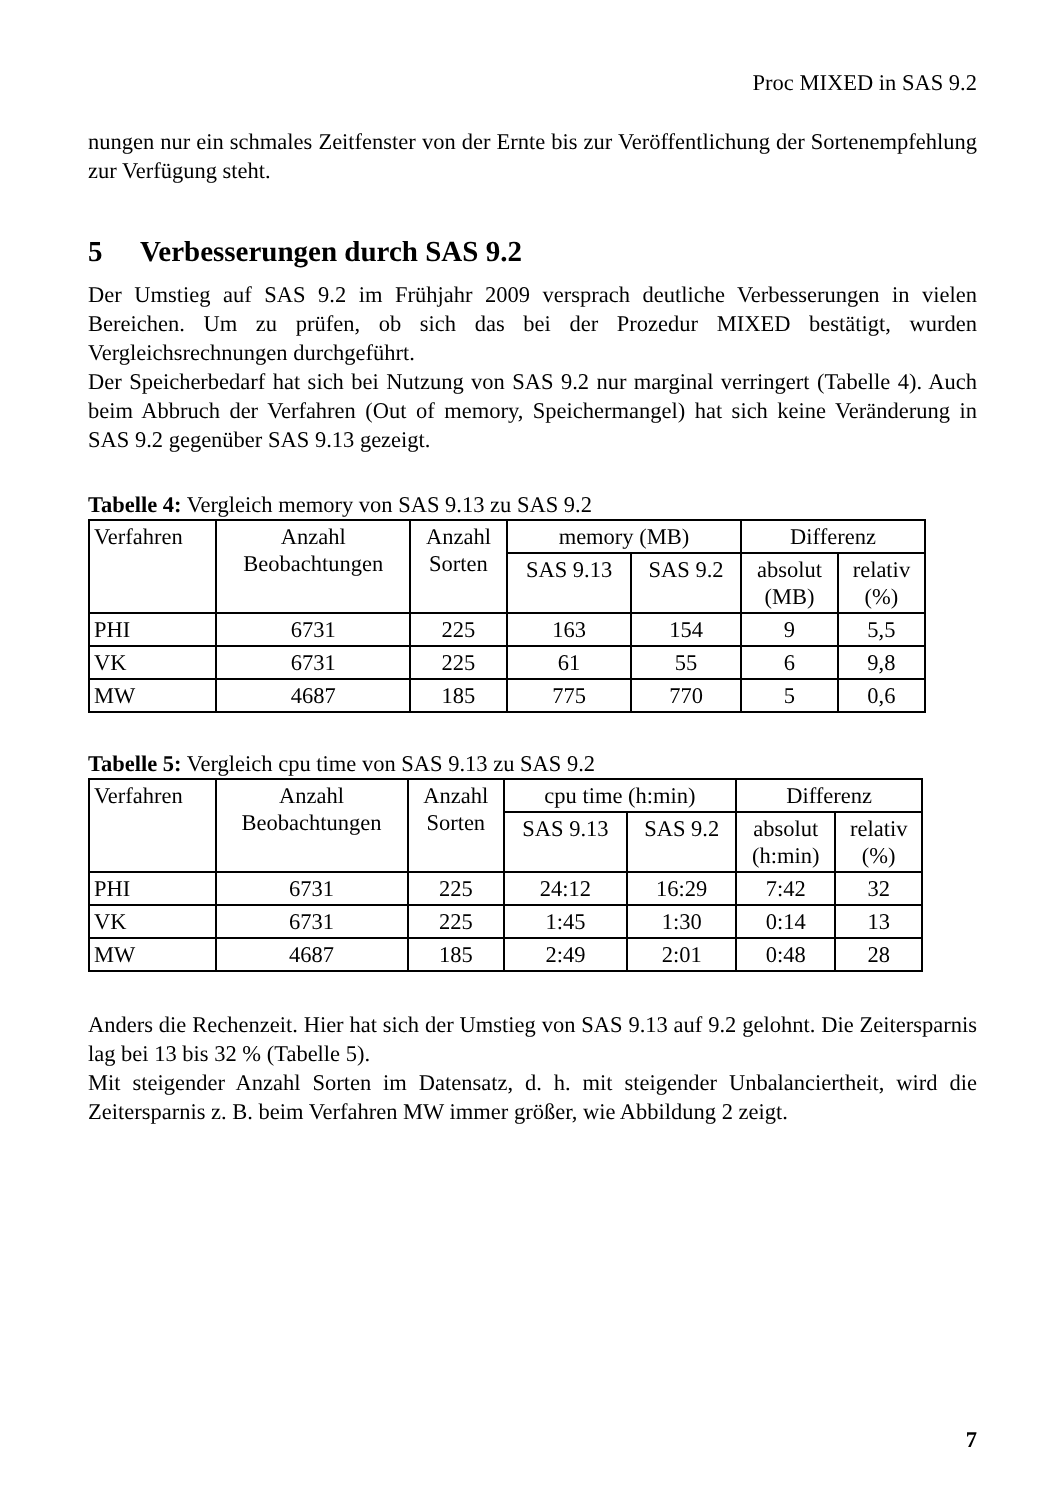Proc MIXED in SAS 9.2
nungen nur ein schmales Zeitfenster von der Ernte bis zur Veröffentlichung der Sorten­empfehlung zur Verfügung steht.
5 Verbesserungen durch SAS 9.2
Der Umstieg auf SAS 9.2 im Frühjahr 2009 versprach deutliche Verbesserungen in vie­len Bereichen. Um zu prüfen, ob sich das bei der Prozedur MIXED bestätigt, wurden Vergleichsrechnungen durchgeführt.
Der Speicherbedarf hat sich bei Nutzung von SAS 9.2 nur marginal verringert (Tabelle 4). Auch beim Abbruch der Verfahren (Out of memory, Speichermangel) hat sich keine Veränderung in SAS 9.2 gegenüber SAS 9.13 gezeigt.
Tabelle 4: Vergleich memory von SAS 9.13 zu SAS 9.2
| Verfahren | Anzahl Beobachtungen | Anzahl Sorten | memory (MB) | | Differenz | |
| --- | --- | --- | --- | --- | --- | --- |
| | | | SAS 9.13 | SAS 9.2 | absolut (MB) | relativ (%) |
| PHI | 6731 | 225 | 163 | 154 | 9 | 5,5 |
| VK | 6731 | 225 | 61 | 55 | 6 | 9,8 |
| MW | 4687 | 185 | 775 | 770 | 5 | 0,6 |
Tabelle 5: Vergleich cpu time von SAS 9.13 zu SAS 9.2
| Verfahren | Anzahl Beobachtungen | Anzahl Sorten | cpu time (h:min) | | Differenz | |
| --- | --- | --- | --- | --- | --- | --- |
| | | | SAS 9.13 | SAS 9.2 | absolut (h:min) | relativ (%) |
| PHI | 6731 | 225 | 24:12 | 16:29 | 7:42 | 32 |
| VK | 6731 | 225 | 1:45 | 1:30 | 0:14 | 13 |
| MW | 4687 | 185 | 2:49 | 2:01 | 0:48 | 28 |
Anders die Rechenzeit. Hier hat sich der Umstieg von SAS 9.13 auf 9.2 gelohnt. Die Zeitersparnis lag bei 13 bis 32 % (Tabelle 5).
Mit steigender Anzahl Sorten im Datensatz, d. h. mit steigender Unbalanciertheit, wird die Zeitersparnis z. B. beim Verfahren MW immer größer, wie Abbildung 2 zeigt.
7